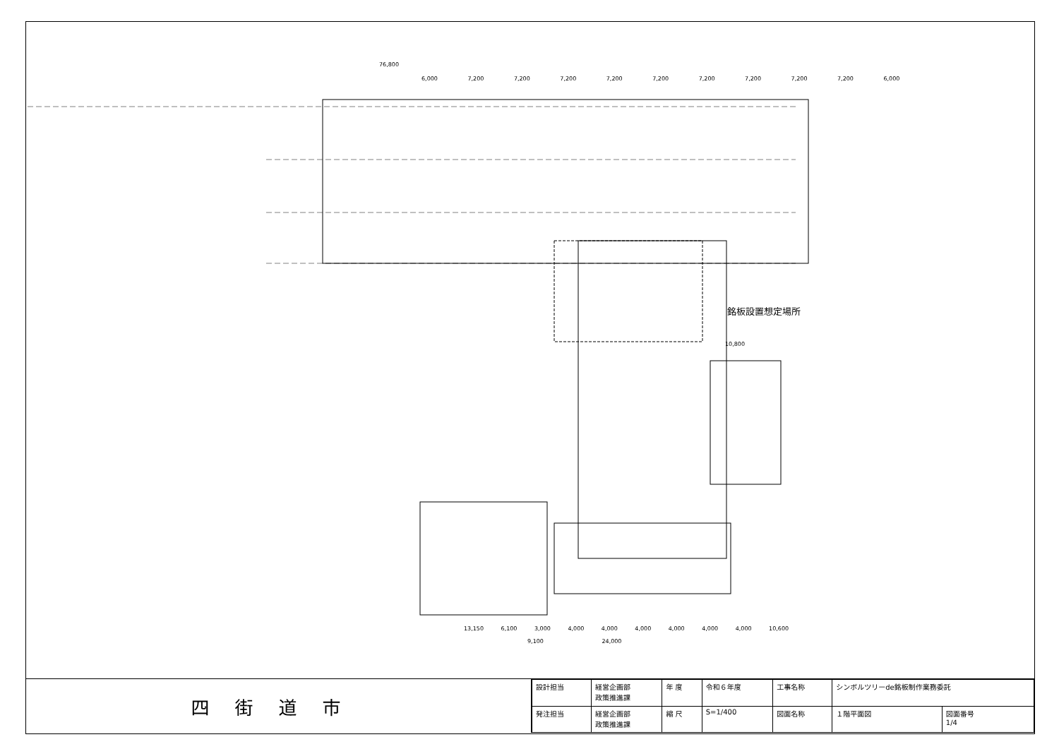76,800
6,000 7,200 7,200 7,200 7,200 7,200 7,200 7,200 7,200 7,200 6,000
銘板設置想定場所
13,150 6,100 3,000 4,000 4,000 4,000 4,000 4,000 4,000 10,600
9,100 24,000
10,800
四街道市
| 設計担当 | 経営企画部 政策推進課 | 年 度 | 令和６年度 | 工事名称 | シンボルツリーde銘板制作業務委託 | |
| 発注担当 | 経営企画部 政策推進課 | 縮 尺 | S=1/400 | 図面名称 | １階平面図 | 図面番号 1/4 |